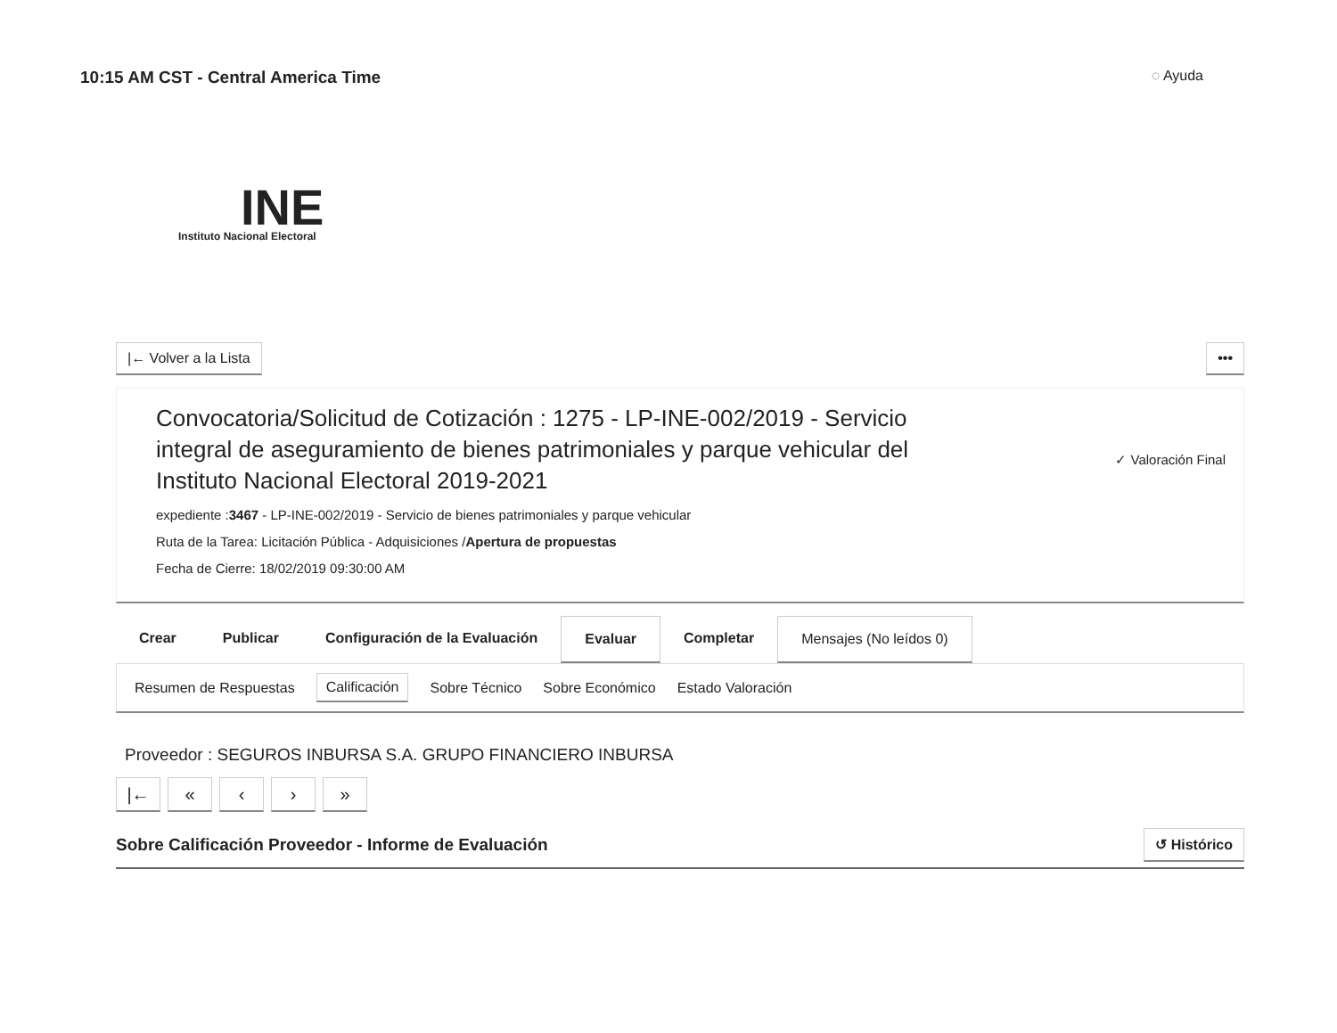10:15 AM CST - Central America Time
◌ Ayuda
INE
Instituto Nacional Electoral
|← Volver a la Lista •••
Convocatoria/Solicitud de Cotización : 1275 - LP-INE-002/2019 - Servicio integral de aseguramiento de bienes patrimoniales y parque vehicular del Instituto Nacional Electoral 2019-2021
expediente :3467 - LP-INE-002/2019 - Servicio de bienes patrimoniales y parque vehicular
Ruta de la Tarea: Licitación Pública - Adquisiciones /Apertura de propuestas
Fecha de Cierre: 18/02/2019 09:30:00 AM
✓ Valoración Final
Crear Publicar Configuración de la Evaluación Evaluar Completar Mensajes (No leídos 0)
Resumen de Respuestas Calificación Sobre Técnico Sobre Económico Estado Valoración
Proveedor : SEGUROS INBURSA S.A. GRUPO FINANCIERO INBURSA
|← « ‹ › »
Sobre Calificación Proveedor - Informe de Evaluación
↺ Histórico